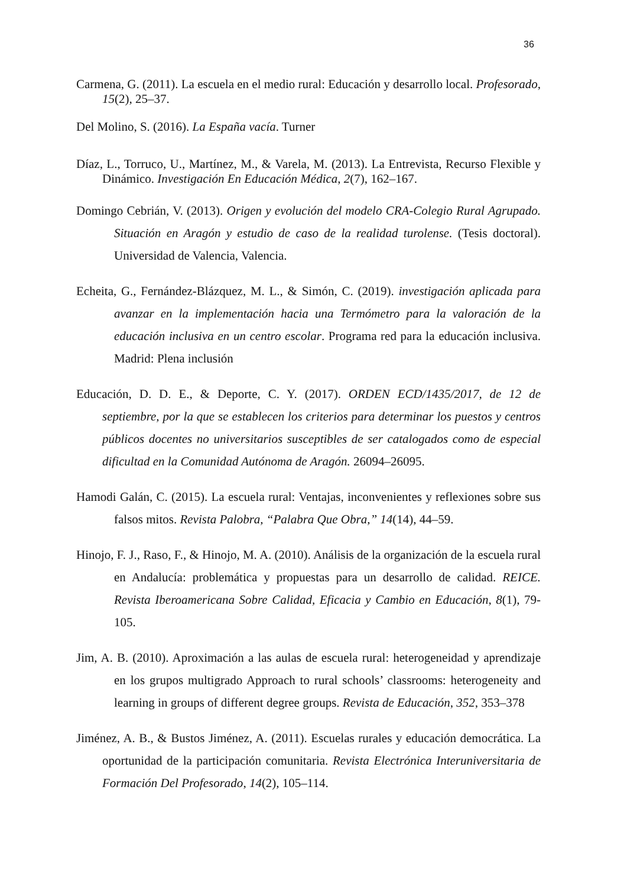36
Carmena, G. (2011). La escuela en el medio rural: Educación y desarrollo local. Profesorado, 15(2), 25–37.
Del Molino, S. (2016). La España vacía. Turner
Díaz, L., Torruco, U., Martínez, M., & Varela, M. (2013). La Entrevista, Recurso Flexible y Dinámico. Investigación En Educación Médica, 2(7), 162–167.
Domingo Cebrián, V. (2013). Origen y evolución del modelo CRA-Colegio Rural Agrupado. Situación en Aragón y estudio de caso de la realidad turolense. (Tesis doctoral). Universidad de Valencia, Valencia.
Echeita, G., Fernández-Blázquez, M. L., & Simón, C. (2019). investigación aplicada para avanzar en la implementación hacia una Termómetro para la valoración de la educación inclusiva en un centro escolar. Programa red para la educación inclusiva. Madrid: Plena inclusión
Educación, D. D. E., & Deporte, C. Y. (2017). ORDEN ECD/1435/2017, de 12 de septiembre, por la que se establecen los criterios para determinar los puestos y centros públicos docentes no universitarios susceptibles de ser catalogados como de especial dificultad en la Comunidad Autónoma de Aragón. 26094–26095.
Hamodi Galán, C. (2015). La escuela rural: Ventajas, inconvenientes y reflexiones sobre sus falsos mitos. Revista Palobra, “Palabra Que Obra,” 14(14), 44–59.
Hinojo, F. J., Raso, F., & Hinojo, M. A. (2010). Análisis de la organización de la escuela rural en Andalucía: problemática y propuestas para un desarrollo de calidad. REICE. Revista Iberoamericana Sobre Calidad, Eficacia y Cambio en Educación, 8(1), 79-105.
Jim, A. B. (2010). Aproximación a las aulas de escuela rural: heterogeneidad y aprendizaje en los grupos multigrado Approach to rural schools’ classrooms: heterogeneity and learning in groups of different degree groups. Revista de Educación, 352, 353–378
Jiménez, A. B., & Bustos Jiménez, A. (2011). Escuelas rurales y educación democrática. La oportunidad de la participación comunitaria. Revista Electrónica Interuniversitaria de Formación Del Profesorado, 14(2), 105–114.